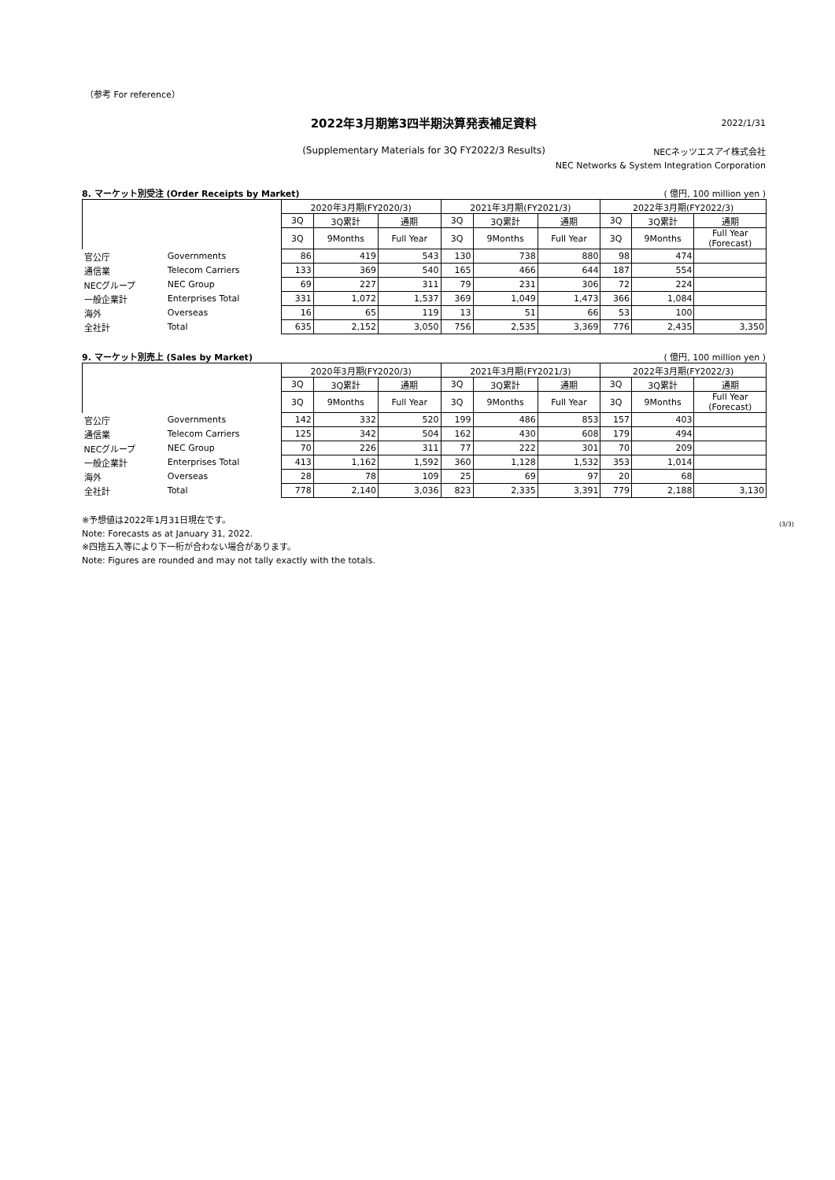（参考 For reference）
2022年3月期第3四半期決算発表補足資料
2022/1/31
(Supplementary Materials for 3Q FY2022/3 Results)
NECネッツエスアイ株式会社
NEC Networks & System Integration Corporation
8. マーケット別受注 (Order Receipts by Market) ( 億円, 100 million yen )
| | | 2020年3月期(FY2020/3) | | | 2021年3月期(FY2021/3) | | | 2022年3月期(FY2022/3) | | |
| | | 3Q | 3Q累計 | 通期 | 3Q | 3Q累計 | 通期 | 3Q | 3Q累計 | 通期 |
| | | 3Q | 9Months | Full Year | 3Q | 9Months | Full Year | 3Q | 9Months | Full Year (Forecast) |
| 官公庁 | Governments | 86 | 419 | 543 | 130 | 738 | 880 | 98 | 474 | |
| 通信業 | Telecom Carriers | 133 | 369 | 540 | 165 | 466 | 644 | 187 | 554 | |
| NECグループ | NEC Group | 69 | 227 | 311 | 79 | 231 | 306 | 72 | 224 | |
| 一般企業計 | Enterprises Total | 331 | 1,072 | 1,537 | 369 | 1,049 | 1,473 | 366 | 1,084 | |
| 海外 | Overseas | 16 | 65 | 119 | 13 | 51 | 66 | 53 | 100 | |
| 全社計 | Total | 635 | 2,152 | 3,050 | 756 | 2,535 | 3,369 | 776 | 2,435 | 3,350 |
9. マーケット別売上 (Sales by Market) ( 億円, 100 million yen )
| | | 2020年3月期(FY2020/3) | | | 2021年3月期(FY2021/3) | | | 2022年3月期(FY2022/3) | | |
| | | 3Q | 3Q累計 | 通期 | 3Q | 3Q累計 | 通期 | 3Q | 3Q累計 | 通期 |
| | | 3Q | 9Months | Full Year | 3Q | 9Months | Full Year | 3Q | 9Months | Full Year (Forecast) |
| 官公庁 | Governments | 142 | 332 | 520 | 199 | 486 | 853 | 157 | 403 | |
| 通信業 | Telecom Carriers | 125 | 342 | 504 | 162 | 430 | 608 | 179 | 494 | |
| NECグループ | NEC Group | 70 | 226 | 311 | 77 | 222 | 301 | 70 | 209 | |
| 一般企業計 | Enterprises Total | 413 | 1,162 | 1,592 | 360 | 1,128 | 1,532 | 353 | 1,014 | |
| 海外 | Overseas | 28 | 78 | 109 | 25 | 69 | 97 | 20 | 68 | |
| 全社計 | Total | 778 | 2,140 | 3,036 | 823 | 2,335 | 3,391 | 779 | 2,188 | 3,130 |
※予想値は2022年1月31日現在です。
Note: Forecasts as at January 31, 2022.
※四捨五入等により下一桁が合わない場合があります。
Note: Figures are rounded and may not tally exactly with the totals.
(3/3)